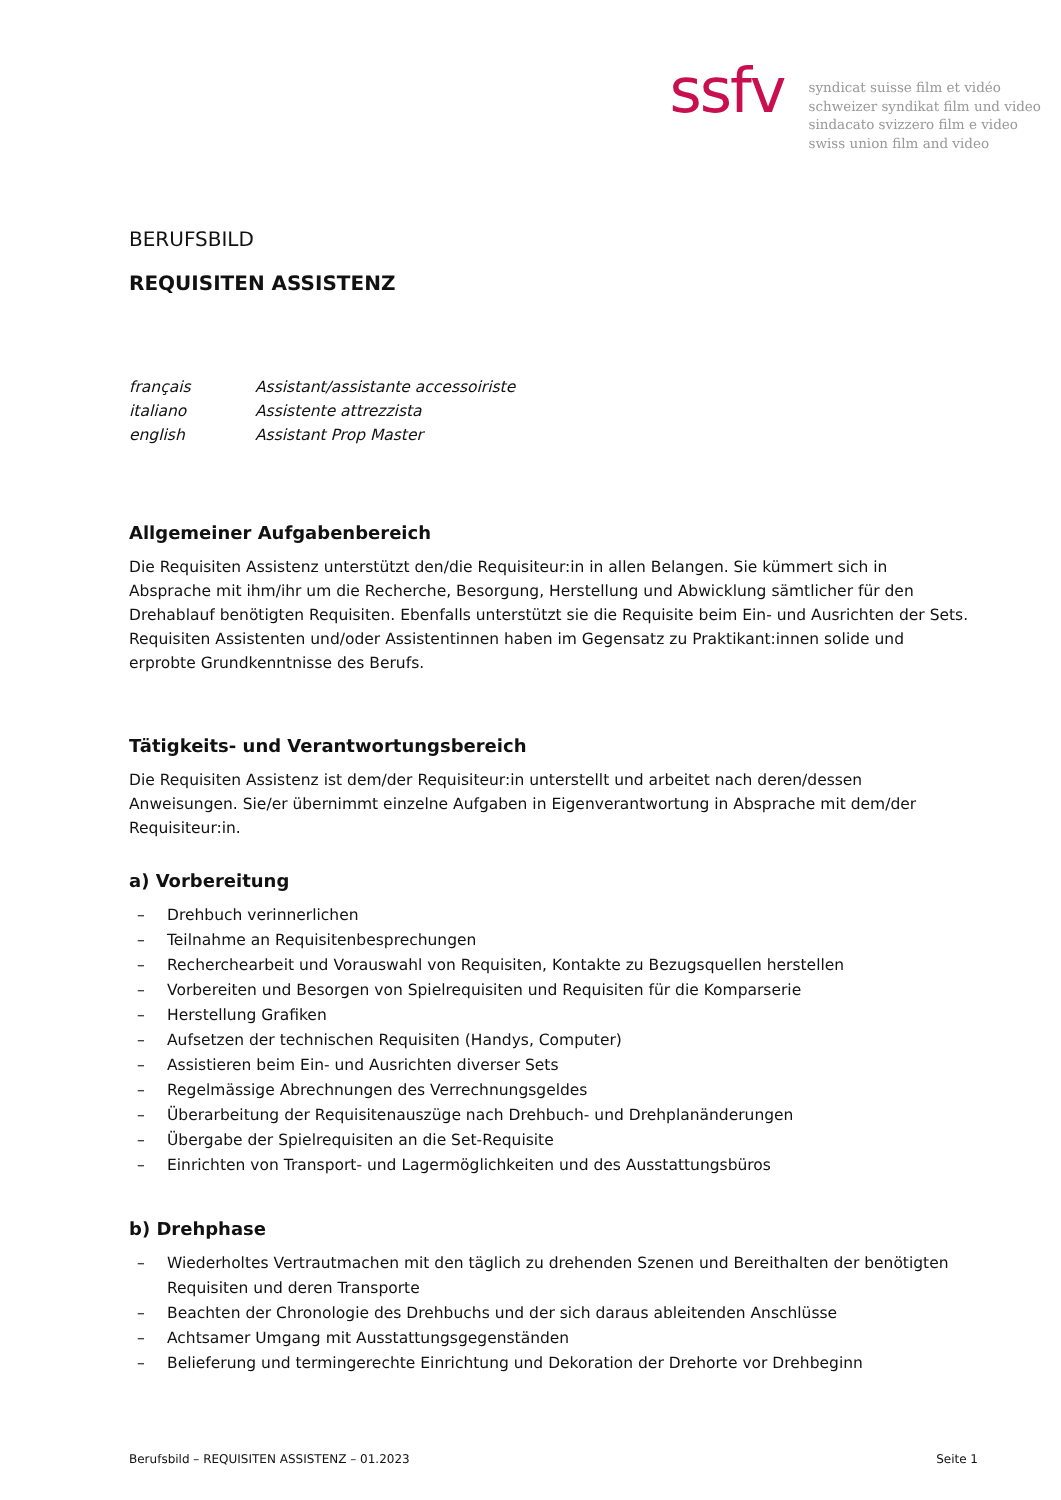ssfv
syndicat suisse film et vidéo
schweizer syndikat film und video
sindacato svizzero film e video
swiss union film and video
BERUFSBILD
REQUISITEN ASSISTENZ
français Assistant/assistante accessoiriste
italiano Assistente attrezzista
english Assistant Prop Master
Allgemeiner Aufgabenbereich
Die Requisiten Assistenz unterstützt den/die Requisiteur:in in allen Belangen. Sie kümmert sich in Absprache mit ihm/ihr um die Recherche, Besorgung, Herstellung und Abwicklung sämtlicher für den Drehablauf benötigten Requisiten. Ebenfalls unterstützt sie die Requisite beim Ein- und Ausrichten der Sets. Requisiten Assistenten und/oder Assistentinnen haben im Gegensatz zu Praktikant:innen solide und erprobte Grundkenntnisse des Berufs.
Tätigkeits- und Verantwortungsbereich
Die Requisiten Assistenz ist dem/der Requisiteur:in unterstellt und arbeitet nach deren/dessen Anweisungen. Sie/er übernimmt einzelne Aufgaben in Eigenverantwortung in Absprache mit dem/der Requisiteur:in.
a) Vorbereitung
– Drehbuch verinnerlichen
– Teilnahme an Requisitenbesprechungen
– Recherchearbeit und Vorauswahl von Requisiten, Kontakte zu Bezugsquellen herstellen
– Vorbereiten und Besorgen von Spielrequisiten und Requisiten für die Komparserie
– Herstellung Grafiken
– Aufsetzen der technischen Requisiten (Handys, Computer)
– Assistieren beim Ein- und Ausrichten diverser Sets
– Regelmässige Abrechnungen des Verrechnungsgeldes
– Überarbeitung der Requisitenauszüge nach Drehbuch- und Drehplanänderungen
– Übergabe der Spielrequisiten an die Set-Requisite
– Einrichten von Transport- und Lagermöglichkeiten und des Ausstattungsbüros
b) Drehphase
– Wiederholtes Vertrautmachen mit den täglich zu drehenden Szenen und Bereithalten der benötigten Requisiten und deren Transporte
– Beachten der Chronologie des Drehbuchs und der sich daraus ableitenden Anschlüsse
– Achtsamer Umgang mit Ausstattungsgegenständen
– Belieferung und termingerechte Einrichtung und Dekoration der Drehorte vor Drehbeginn
Berufsbild – REQUISITEN ASSISTENZ – 01.2023 Seite 1